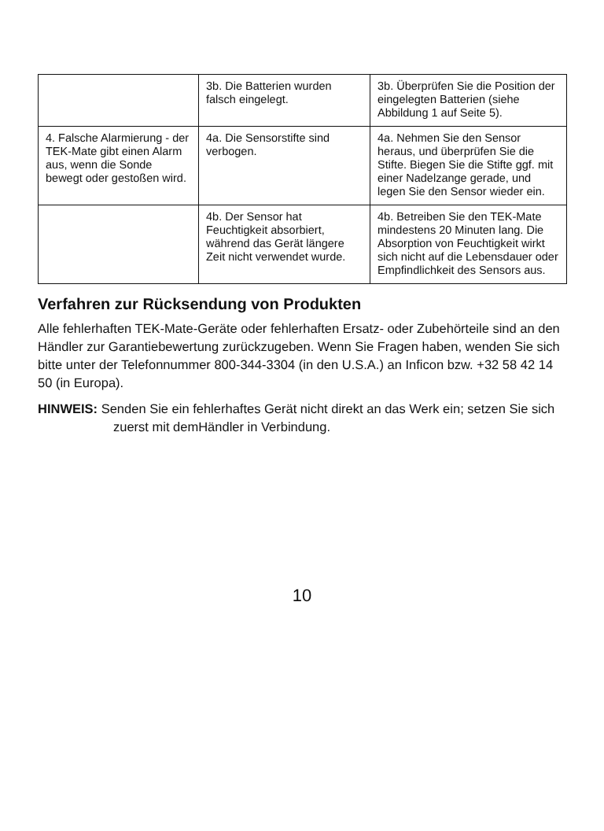| | 3b. Die Batterien wurden falsch eingelegt. | 3b. Überprüfen Sie die Position der eingelegten Batterien (siehe Abbildung 1 auf Seite 5). |
| 4. Falsche Alarmierung - der TEK-Mate gibt einen Alarm aus, wenn die Sonde bewegt oder gestoßen wird. | 4a. Die Sensorstifte sind verbogen. | 4a. Nehmen Sie den Sensor heraus, und überprüfen Sie die Stifte. Biegen Sie die Stifte ggf. mit einer Nadelzange gerade, und legen Sie den Sensor wieder ein. |
| | 4b. Der Sensor hat Feuchtigkeit absorbiert, während das Gerät längere Zeit nicht verwendet wurde. | 4b. Betreiben Sie den TEK-Mate mindestens 20 Minuten lang. Die Absorption von Feuchtigkeit wirkt sich nicht auf die Lebensdauer oder Empfindlichkeit des Sensors aus. |
Verfahren zur Rücksendung von Produkten
Alle fehlerhaften TEK-Mate-Geräte oder fehlerhaften Ersatz- oder Zubehörteile sind an den Händler zur Garantiebewertung zurückzugeben. Wenn Sie Fragen haben, wenden Sie sich bitte unter der Telefonnummer 800-344-3304 (in den U.S.A.) an Inficon bzw. +32 58 42 14 50 (in Europa).
HINWEIS: Senden Sie ein fehlerhaftes Gerät nicht direkt an das Werk ein; setzen Sie sich zuerst mit demHändler in Verbindung.
10